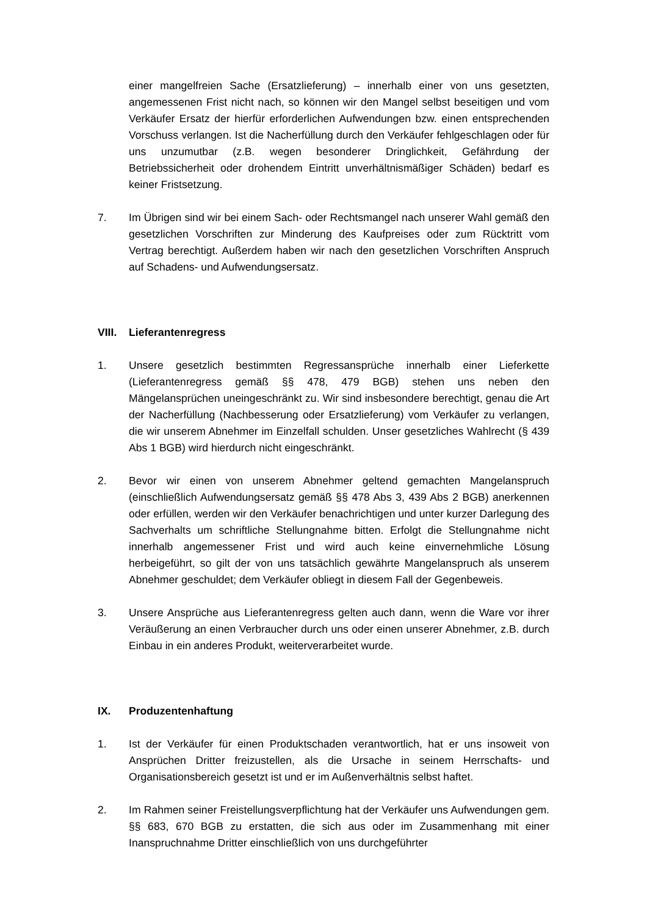einer mangelfreien Sache (Ersatzlieferung) – innerhalb einer von uns gesetzten, angemessenen Frist nicht nach, so können wir den Mangel selbst beseitigen und vom Verkäufer Ersatz der hierfür erforderlichen Aufwendungen bzw. einen entsprechenden Vorschuss verlangen. Ist die Nacherfüllung durch den Verkäufer fehlgeschlagen oder für uns unzumutbar (z.B. wegen besonderer Dringlichkeit, Gefährdung der Betriebssicherheit oder drohendem Eintritt unverhältnismäßiger Schäden) bedarf es keiner Fristsetzung.
7. Im Übrigen sind wir bei einem Sach- oder Rechtsmangel nach unserer Wahl gemäß den gesetzlichen Vorschriften zur Minderung des Kaufpreises oder zum Rücktritt vom Vertrag berechtigt. Außerdem haben wir nach den gesetzlichen Vorschriften Anspruch auf Schadens- und Aufwendungsersatz.
VIII. Lieferantenregress
1. Unsere gesetzlich bestimmten Regressansprüche innerhalb einer Lieferkette (Lieferantenregress gemäß §§ 478, 479 BGB) stehen uns neben den Mängelansprüchen uneingeschränkt zu. Wir sind insbesondere berechtigt, genau die Art der Nacherfüllung (Nachbesserung oder Ersatzlieferung) vom Verkäufer zu verlangen, die wir unserem Abnehmer im Einzelfall schulden. Unser gesetzliches Wahlrecht (§ 439 Abs 1 BGB) wird hierdurch nicht eingeschränkt.
2. Bevor wir einen von unserem Abnehmer geltend gemachten Mangelanspruch (einschließlich Aufwendungsersatz gemäß §§ 478 Abs 3, 439 Abs 2 BGB) anerkennen oder erfüllen, werden wir den Verkäufer benachrichtigen und unter kurzer Darlegung des Sachverhalts um schriftliche Stellungnahme bitten. Erfolgt die Stellungnahme nicht innerhalb angemessener Frist und wird auch keine einvernehmliche Lösung herbeigeführt, so gilt der von uns tatsächlich gewährte Mangelanspruch als unserem Abnehmer geschuldet; dem Verkäufer obliegt in diesem Fall der Gegenbeweis.
3. Unsere Ansprüche aus Lieferantenregress gelten auch dann, wenn die Ware vor ihrer Veräußerung an einen Verbraucher durch uns oder einen unserer Abnehmer, z.B. durch Einbau in ein anderes Produkt, weiterverarbeitet wurde.
IX. Produzentenhaftung
1. Ist der Verkäufer für einen Produktschaden verantwortlich, hat er uns insoweit von Ansprüchen Dritter freizustellen, als die Ursache in seinem Herrschafts- und Organisationsbereich gesetzt ist und er im Außenverhältnis selbst haftet.
2. Im Rahmen seiner Freistellungsverpflichtung hat der Verkäufer uns Aufwendungen gem. §§ 683, 670 BGB zu erstatten, die sich aus oder im Zusammenhang mit einer Inanspruchnahme Dritter einschließlich von uns durchgeführter